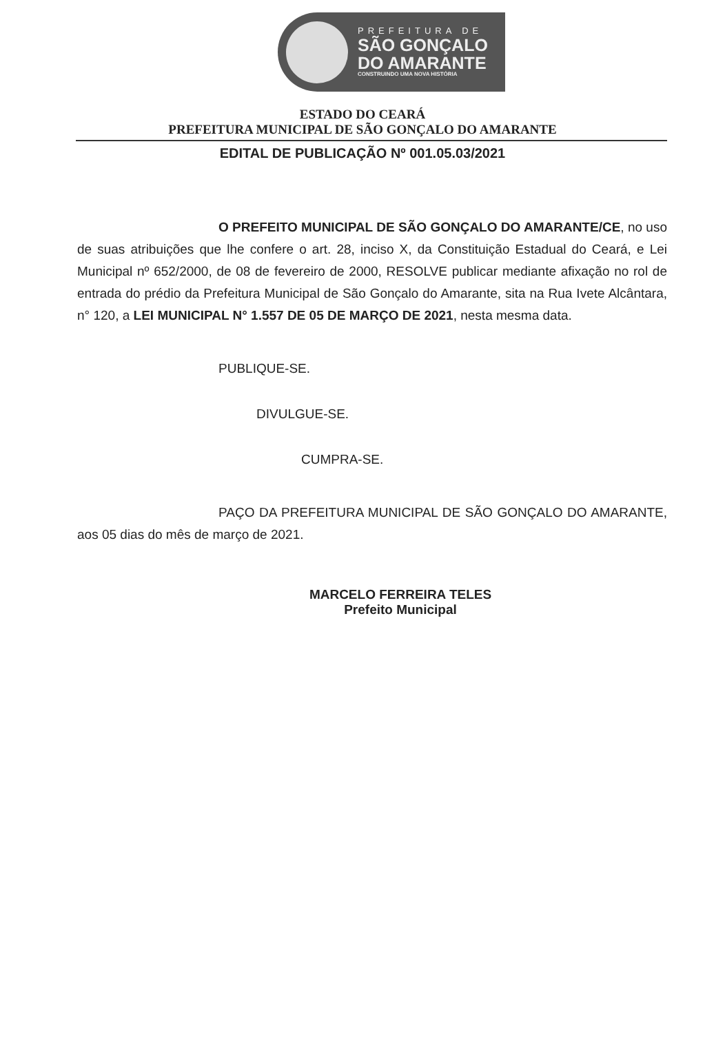PREFEITURA DE
SÃO GONÇALO
DO AMARANTE
CONSTRUINDO UMA NOVA HISTÓRIA
ESTADO DO CEARÁ
PREFEITURA MUNICIPAL DE SÃO GONÇALO DO AMARANTE
EDITAL DE PUBLICAÇÃO Nº 001.05.03/2021
O PREFEITO MUNICIPAL DE SÃO GONÇALO DO AMARANTE/CE, no uso de suas atribuições que lhe confere o art. 28, inciso X, da Constituição Estadual do Ceará, e Lei Municipal nº 652/2000, de 08 de fevereiro de 2000, RESOLVE publicar mediante afixação no rol de entrada do prédio da Prefeitura Municipal de São Gonçalo do Amarante, sita na Rua Ivete Alcântara, n° 120, a LEI MUNICIPAL N° 1.557 DE 05 DE MARÇO DE 2021, nesta mesma data.
PUBLIQUE-SE.
DIVULGUE-SE.
CUMPRA-SE.
PAÇO DA PREFEITURA MUNICIPAL DE SÃO GONÇALO DO AMARANTE, aos 05 dias do mês de março de 2021.
MARCELO FERREIRA TELES
Prefeito Municipal